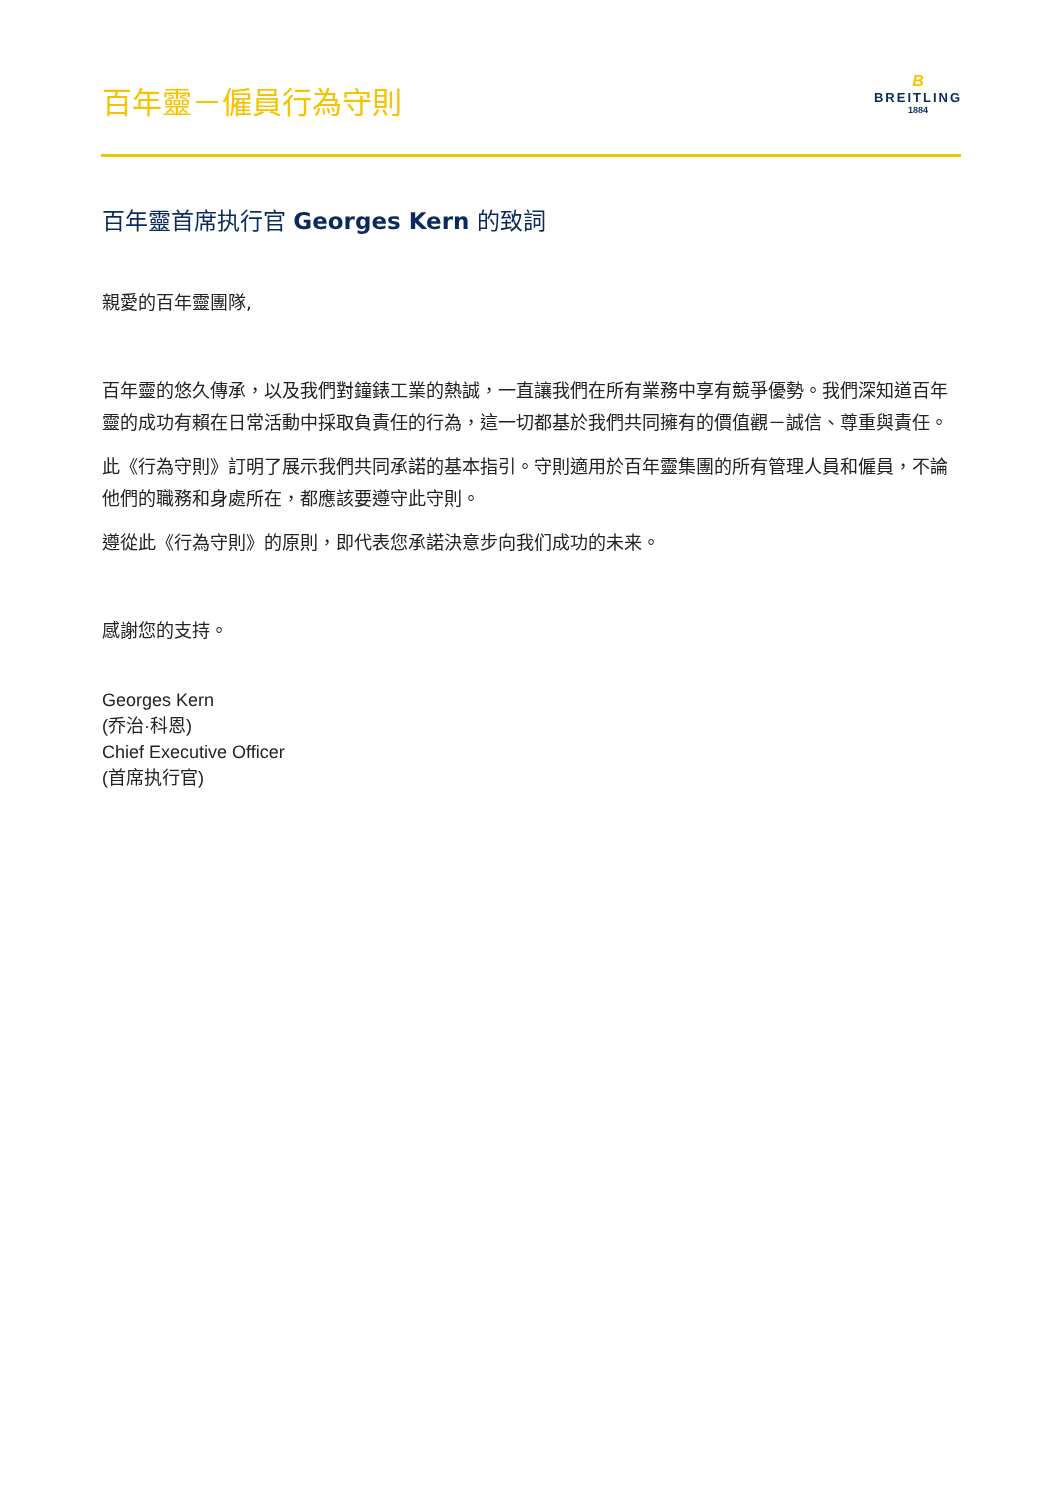百年靈－僱員行為守則
B
BREITLING
1884
百年靈首席执行官 Georges Kern 的致詞
親愛的百年靈團隊,
百年靈的悠久傳承，以及我們對鐘錶工業的熱誠，一直讓我們在所有業務中享有競爭優勢。我們深知道百年靈的成功有賴在日常活動中採取負責任的行為，這一切都基於我們共同擁有的價值觀－誠信、尊重與責任。
此《行為守則》訂明了展示我們共同承諾的基本指引。守則適用於百年靈集團的所有管理人員和僱員，不論他們的職務和身處所在，都應該要遵守此守則。
遵從此《行為守則》的原則，即代表您承諾決意步向我们成功的未来。
感謝您的支持。
Georges Kern
(乔治·科恩)
Chief Executive Officer
(首席执行官)